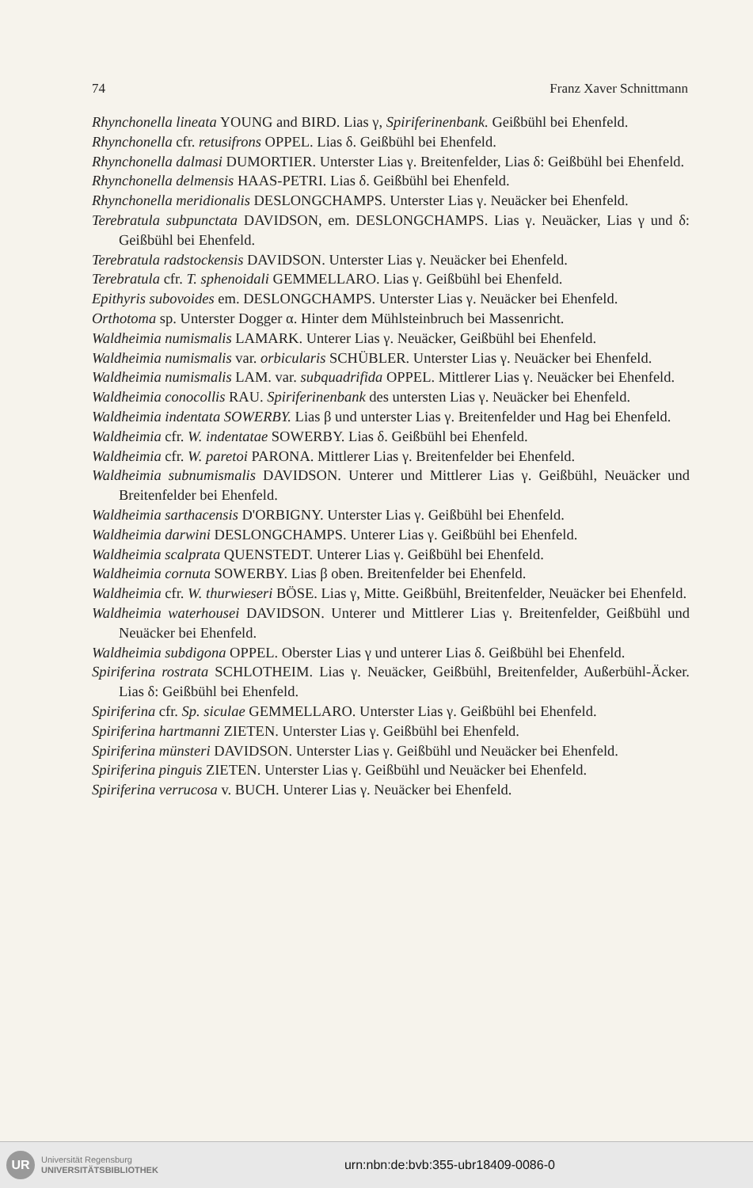74 Franz Xaver Schnittmann
Rhynchonella lineata YOUNG and BIRD. Lias γ, Spiriferinenbank. Geißbühl bei Ehenfeld.
Rhynchonella cfr. retusifrons OPPEL. Lias δ. Geißbühl bei Ehenfeld.
Rhynchonella dalmasi DUMORTIER. Unterster Lias γ. Breitenfelder, Lias δ: Geißbühl bei Ehenfeld.
Rhynchonella delmensis HAAS-PETRI. Lias δ. Geißbühl bei Ehenfeld.
Rhynchonella meridionalis DESLONGCHAMPS. Unterster Lias γ. Neuäcker bei Ehenfeld.
Terebratula subpunctata DAVIDSON, em. DESLONGCHAMPS. Lias γ. Neuäcker, Lias γ und δ: Geißbühl bei Ehenfeld.
Terebratula radstockensis DAVIDSON. Unterster Lias γ. Neuäcker bei Ehenfeld.
Terebratula cfr. T. sphenoidali GEMMELLARO. Lias γ. Geißbühl bei Ehenfeld.
Epithyris subovoides em. DESLONGCHAMPS. Unterster Lias γ. Neuäcker bei Ehenfeld.
Orthotoma sp. Unterster Dogger α. Hinter dem Mühlsteinbruch bei Massenricht.
Waldheimia numismalis LAMARK. Unterer Lias γ. Neuäcker, Geißbühl bei Ehenfeld.
Waldheimia numismalis var. orbicularis SCHÜBLER. Unterster Lias γ. Neuäcker bei Ehenfeld.
Waldheimia numismalis LAM. var. subquadrifida OPPEL. Mittlerer Lias γ. Neuäcker bei Ehenfeld.
Waldheimia conocollis RAU. Spiriferinenbank des untersten Lias γ. Neuäcker bei Ehenfeld.
Waldheimia indentata SOWERBY. Lias β und unterster Lias γ. Breitenfelder und Hag bei Ehenfeld.
Waldheimia cfr. W. indentatae SOWERBY. Lias δ. Geißbühl bei Ehenfeld.
Waldheimia cfr. W. paretoi PARONA. Mittlerer Lias γ. Breitenfelder bei Ehenfeld.
Waldheimia subnumismalis DAVIDSON. Unterer und Mittlerer Lias γ. Geißbühl, Neuäcker und Breitenfelder bei Ehenfeld.
Waldheimia sarthacensis D'ORBIGNY. Unterster Lias γ. Geißbühl bei Ehenfeld.
Waldheimia darwini DESLONGCHAMPS. Unterer Lias γ. Geißbühl bei Ehenfeld.
Waldheimia scalprata QUENSTEDT. Unterer Lias γ. Geißbühl bei Ehenfeld.
Waldheimia cornuta SOWERBY. Lias β oben. Breitenfelder bei Ehenfeld.
Waldheimia cfr. W. thurwieseri BÖSE. Lias γ, Mitte. Geißbühl, Breitenfelder, Neuäcker bei Ehenfeld.
Waldheimia waterhousei DAVIDSON. Unterer und Mittlerer Lias γ. Breitenfelder, Geißbühl und Neuäcker bei Ehenfeld.
Waldheimia subdigona OPPEL. Oberster Lias γ und unterer Lias δ. Geißbühl bei Ehenfeld.
Spiriferina rostrata SCHLOTHEIM. Lias γ. Neuäcker, Geißbühl, Breitenfelder, Außerbühl-Äcker. Lias δ: Geißbühl bei Ehenfeld.
Spiriferina cfr. Sp. siculae GEMMELLARO. Unterster Lias γ. Geißbühl bei Ehenfeld.
Spiriferina hartmanni ZIETEN. Unterster Lias γ. Geißbühl bei Ehenfeld.
Spiriferina münsteri DAVIDSON. Unterster Lias γ. Geißbühl und Neuäcker bei Ehenfeld.
Spiriferina pinguis ZIETEN. Unterster Lias γ. Geißbühl und Neuäcker bei Ehenfeld.
Spiriferina verrucosa v. BUCH. Unterer Lias γ. Neuäcker bei Ehenfeld.
UR
Universität Regensburg
UNIVERSITÄTSBIBLIOTHEK
urn:nbn:de:bvb:355-ubr18409-0086-0